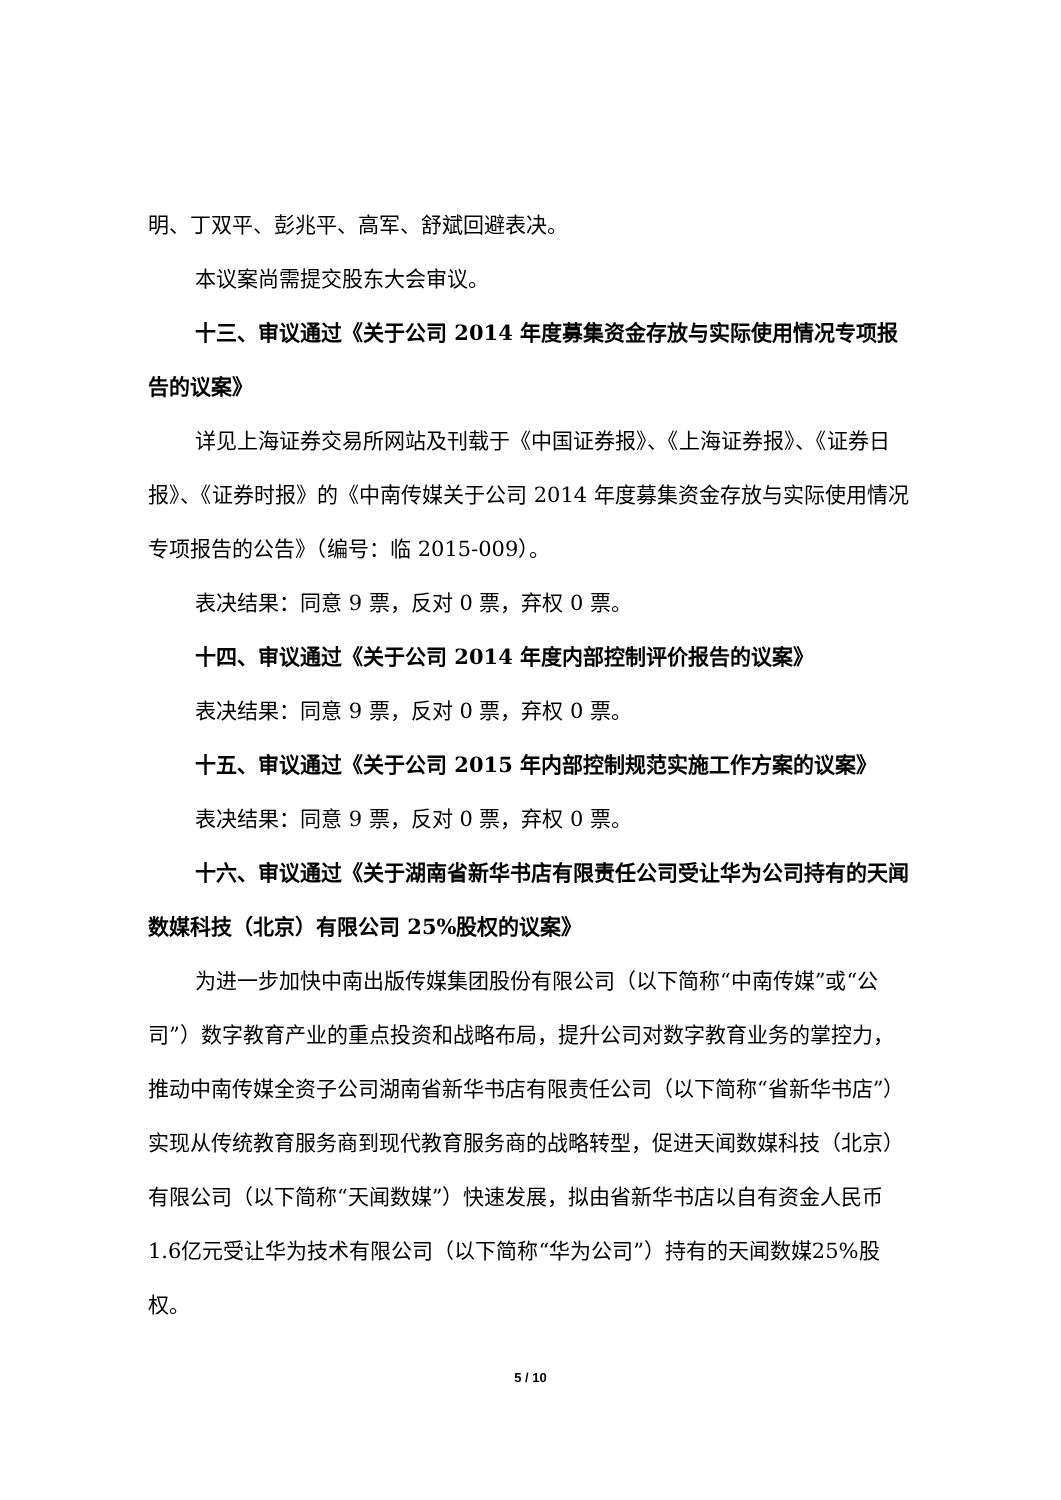明、丁双平、彭兆平、高军、舒斌回避表决。
本议案尚需提交股东大会审议。
十三、审议通过《关于公司 2014 年度募集资金存放与实际使用情况专项报告的议案》
详见上海证券交易所网站及刊载于《中国证券报》、《上海证券报》、《证券日报》、《证券时报》的《中南传媒关于公司 2014 年度募集资金存放与实际使用情况专项报告的公告》（编号：临 2015-009）。
表决结果：同意 9 票，反对 0 票，弃权 0 票。
十四、审议通过《关于公司 2014 年度内部控制评价报告的议案》
表决结果：同意 9 票，反对 0 票，弃权 0 票。
十五、审议通过《关于公司 2015 年内部控制规范实施工作方案的议案》
表决结果：同意 9 票，反对 0 票，弃权 0 票。
十六、审议通过《关于湖南省新华书店有限责任公司受让华为公司持有的天闻数媒科技（北京）有限公司 25%股权的议案》
为进一步加快中南出版传媒集团股份有限公司（以下简称“中南传媒”或“公司”）数字教育产业的重点投资和战略布局，提升公司对数字教育业务的掌控力，推动中南传媒全资子公司湖南省新华书店有限责任公司（以下简称“省新华书店”）实现从传统教育服务商到现代教育服务商的战略转型，促进天闻数媒科技（北京）有限公司（以下简称“天闻数媒”）快速发展，拟由省新华书店以自有资金人民币1.6亿元受让华为技术有限公司（以下简称“华为公司”）持有的天闻数媒25%股权。
5 / 10